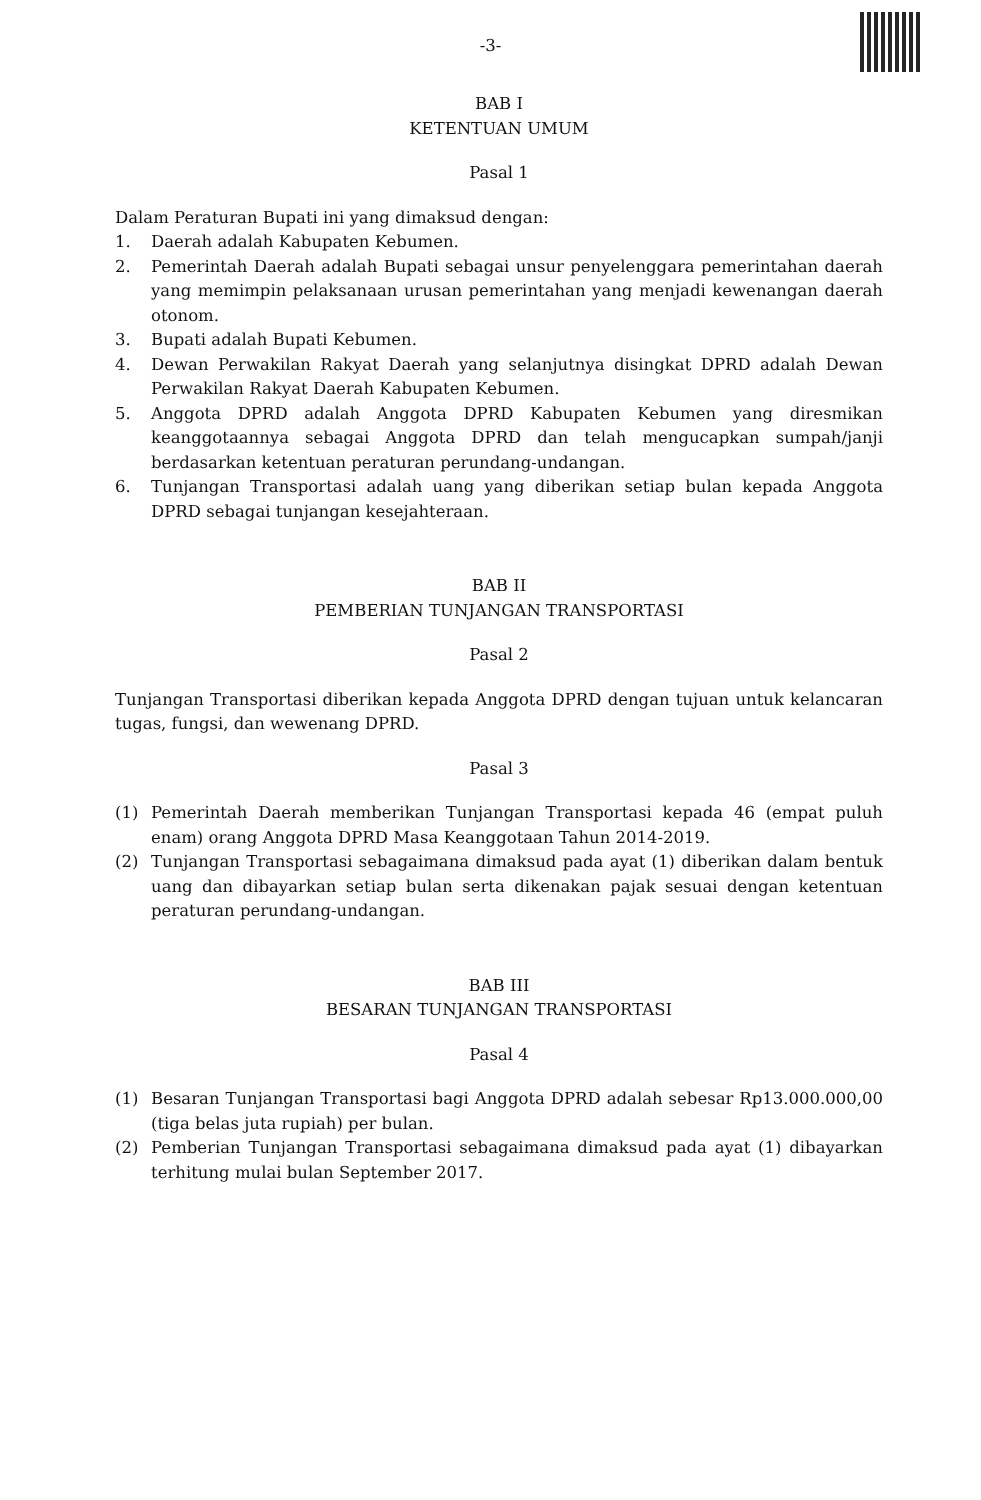-3-
BAB I
KETENTUAN UMUM
Pasal 1
Dalam Peraturan Bupati ini yang dimaksud dengan:
1. Daerah adalah Kabupaten Kebumen.
2. Pemerintah Daerah adalah Bupati sebagai unsur penyelenggara pemerintahan daerah yang memimpin pelaksanaan urusan pemerintahan yang menjadi kewenangan daerah otonom.
3. Bupati adalah Bupati Kebumen.
4. Dewan Perwakilan Rakyat Daerah yang selanjutnya disingkat DPRD adalah Dewan Perwakilan Rakyat Daerah Kabupaten Kebumen.
5. Anggota DPRD adalah Anggota DPRD Kabupaten Kebumen yang diresmikan keanggotaannya sebagai Anggota DPRD dan telah mengucapkan sumpah/janji berdasarkan ketentuan peraturan perundang-undangan.
6. Tunjangan Transportasi adalah uang yang diberikan setiap bulan kepada Anggota DPRD sebagai tunjangan kesejahteraan.
BAB II
PEMBERIAN TUNJANGAN TRANSPORTASI
Pasal 2
Tunjangan Transportasi diberikan kepada Anggota DPRD dengan tujuan untuk kelancaran tugas, fungsi, dan wewenang DPRD.
Pasal 3
(1) Pemerintah Daerah memberikan Tunjangan Transportasi kepada 46 (empat puluh enam) orang Anggota DPRD Masa Keanggotaan Tahun 2014-2019.
(2) Tunjangan Transportasi sebagaimana dimaksud pada ayat (1) diberikan dalam bentuk uang dan dibayarkan setiap bulan serta dikenakan pajak sesuai dengan ketentuan peraturan perundang-undangan.
BAB III
BESARAN TUNJANGAN TRANSPORTASI
Pasal 4
(1) Besaran Tunjangan Transportasi bagi Anggota DPRD adalah sebesar Rp13.000.000,00 (tiga belas juta rupiah) per bulan.
(2) Pemberian Tunjangan Transportasi sebagaimana dimaksud pada ayat (1) dibayarkan terhitung mulai bulan September 2017.